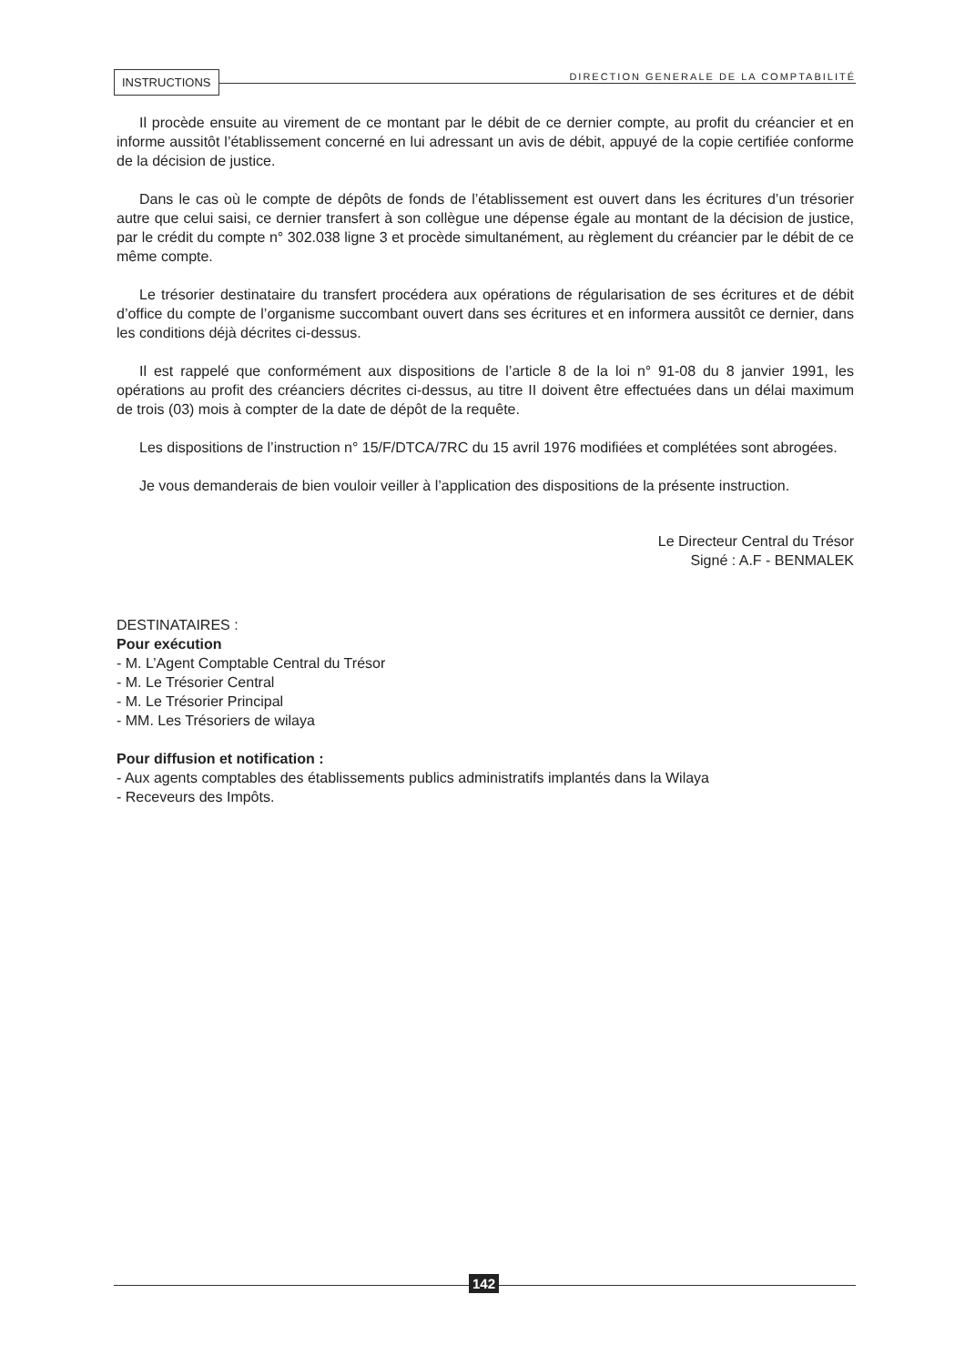INSTRUCTIONS
DIRECTION GENERALE DE LA COMPTABILITÉ
Il procède ensuite au virement de ce montant par le débit de ce dernier compte, au profit du créancier et en informe aussitôt l’établissement concerné en lui adressant un avis de débit, appuyé de la copie certifiée conforme de la décision de justice.
Dans le cas où le compte de dépôts de fonds de l’établissement est ouvert dans les écritures d’un trésorier autre que celui saisi, ce dernier transfert à son collègue une dépense égale au montant de la décision de justice, par le crédit du compte n° 302.038 ligne 3 et procède simultanément, au règlement du créancier par le débit de ce même compte.
Le trésorier destinataire du transfert procédera aux opérations de régularisation de ses écritures et de débit d’office du compte de l’organisme succombant ouvert dans ses écritures et en informera aussitôt ce dernier, dans les conditions déjà décrites ci-dessus.
Il est rappelé que conformément aux dispositions de l’article 8 de la loi n° 91-08 du 8 janvier 1991, les opérations au profit des créanciers décrites ci-dessus, au titre II doivent être effectuées dans un délai maximum de trois (03) mois à compter de la date de dépôt de la requête.
Les dispositions de l’instruction n° 15/F/DTCA/7RC du 15 avril 1976 modifiées et complétées sont abrogées.
Je vous demanderais de bien vouloir veiller à l’application des dispositions de la présente instruction.
Le Directeur Central du Trésor
Signé : A.F - BENMALEK
DESTINATAIRES :
Pour exécution
- M. L’Agent Comptable Central du Trésor
- M. Le Trésorier Central
- M. Le Trésorier Principal
- MM. Les Trésoriers de wilaya
Pour diffusion et notification :
- Aux agents comptables des établissements publics administratifs implantés dans la Wilaya
- Receveurs des Impôts.
142